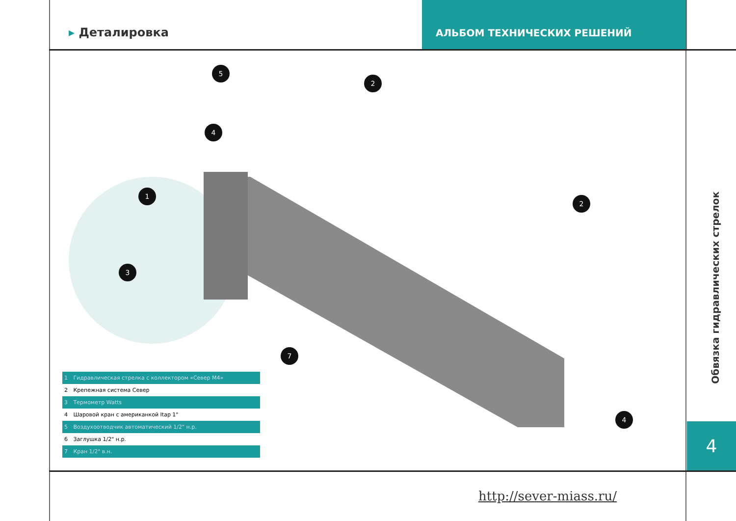▸ Деталировка
АЛЬБОМ ТЕХНИЧЕСКИХ РЕШЕНИЙ
5
2
4
1
3
2
7
4
| 1 | Гидравлическая стрелка с коллектором «Север М4» |
| 2 | Крепежная система Север |
| 3 | Термометр Watts |
| 4 | Шаровой кран с американкой Itap 1" |
| 5 | Воздухоотводчик автоматический 1/2" н.р. |
| 6 | Заглушка 1/2" н.р. |
| 7 | Кран 1/2" в.н. |
Обвязка гидравлических стрелок
4
http://sever-miass.ru/